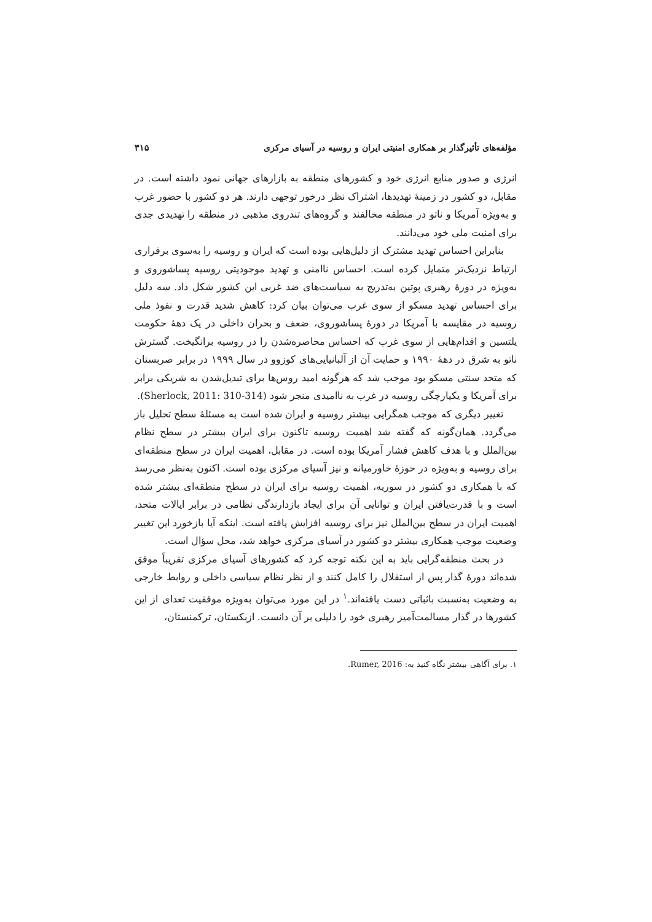مؤلفه‌های تأثیرگذار بر همکاری امنیتی ایران و روسیه در آسیای مرکزی ۳۱۵
انرژی و صدور منابع انرژی خود و کشورهای منطقه به بازارهای جهانی نمود داشته است. در مقابل، دو کشور در زمینهٔ تهدیدها، اشتراک نظر درخور توجهی دارند. هر دو کشور با حضور غرب و به‌ویژه آمریکا و ناتو در منطقه مخالفند و گروه‌های تندروی مذهبی در منطقه را تهدیدی جدی برای امنیت ملی خود می‌دانند.
بنابراین احساس تهدید مشترک از دلیل‌هایی بوده است که ایران و روسیه را به‌سوی برقراری ارتباط نزدیک‌تر متمایل کرده است. احساس ناامنی و تهدید موجودیتی روسیه پساشوروی و به‌ویژه در دورهٔ رهبری پوتین به‌تدریج به سیاست‌های ضد غربی این کشور شکل داد. سه دلیل برای احساس تهدید مسکو از سوی غرب می‌توان بیان کرد: کاهش شدید قدرت و نفوذ ملی روسیه در مقایسه با آمریکا در دورهٔ پساشوروی، ضعف و بحران داخلی در یک دههٔ حکومت یلتسین و اقدام‌هایی از سوی غرب که احساس محاصره‌شدن را در روسیه برانگیخت. گسترش ناتو به شرق در دههٔ ۱۹۹۰ و حمایت آن از آلبانیایی‌های کوزوو در سال ۱۹۹۹ در برابر صربستان که متحد سنتی مسکو بود موجب شد که هرگونه امید روس‌ها برای تبدیل‌شدن به شریکی برابر برای آمریکا و یکپارچگی روسیه در غرب به ناامیدی منجر شود (Sherlock, 2011: 310-314).
تغییر دیگری که موجب همگرایی بیشتر روسیه و ایران شده است به مسئلهٔ سطح تحلیل باز می‌گردد. همان‌گونه که گفته شد اهمیت روسیه تاکنون برای ایران بیشتر در سطح نظام بین‌الملل و با هدف کاهش فشار آمریکا بوده است. در مقابل، اهمیت ایران در سطح منطقه‌ای برای روسیه و به‌ویژه در حوزهٔ خاورمیانه و نیز آسیای مرکزی بوده است. اکنون به‌نظر می‌رسد که با همکاری دو کشور در سوریه، اهمیت روسیه برای ایران در سطح منطقه‌ای بیشتر شده است و با قدرت‌یافتن ایران و توانایی آن برای ایجاد بازدارندگی نظامی در برابر ایالات متحد، اهمیت ایران در سطح بین‌الملل نیز برای روسیه افزایش یافته است. اینکه آیا بازخورد این تغییر وضعیت موجب همکاری بیشتر دو کشور در آسیای مرکزی خواهد شد، محل سؤال است.
در بحث منطقه‌گرایی باید به این نکته توجه کرد که کشورهای آسیای مرکزی تقریباً موفق شده‌اند دورهٔ گذار پس از استقلال را کامل کنند و از نظر نظام سیاسی داخلی و روابط خارجی به وضعیت به‌نسبت باثباتی دست یافته‌اند.<sup>۱</sup> در این مورد می‌توان به‌ویژه موفقیت تعدای از این کشورها در گذار مسالمت‌آمیز رهبری خود را دلیلی بر آن دانست. ازبکستان، ترکمنستان،
۱. برای آگاهی بیشتر نگاه کنید به: Rumer, 2016.